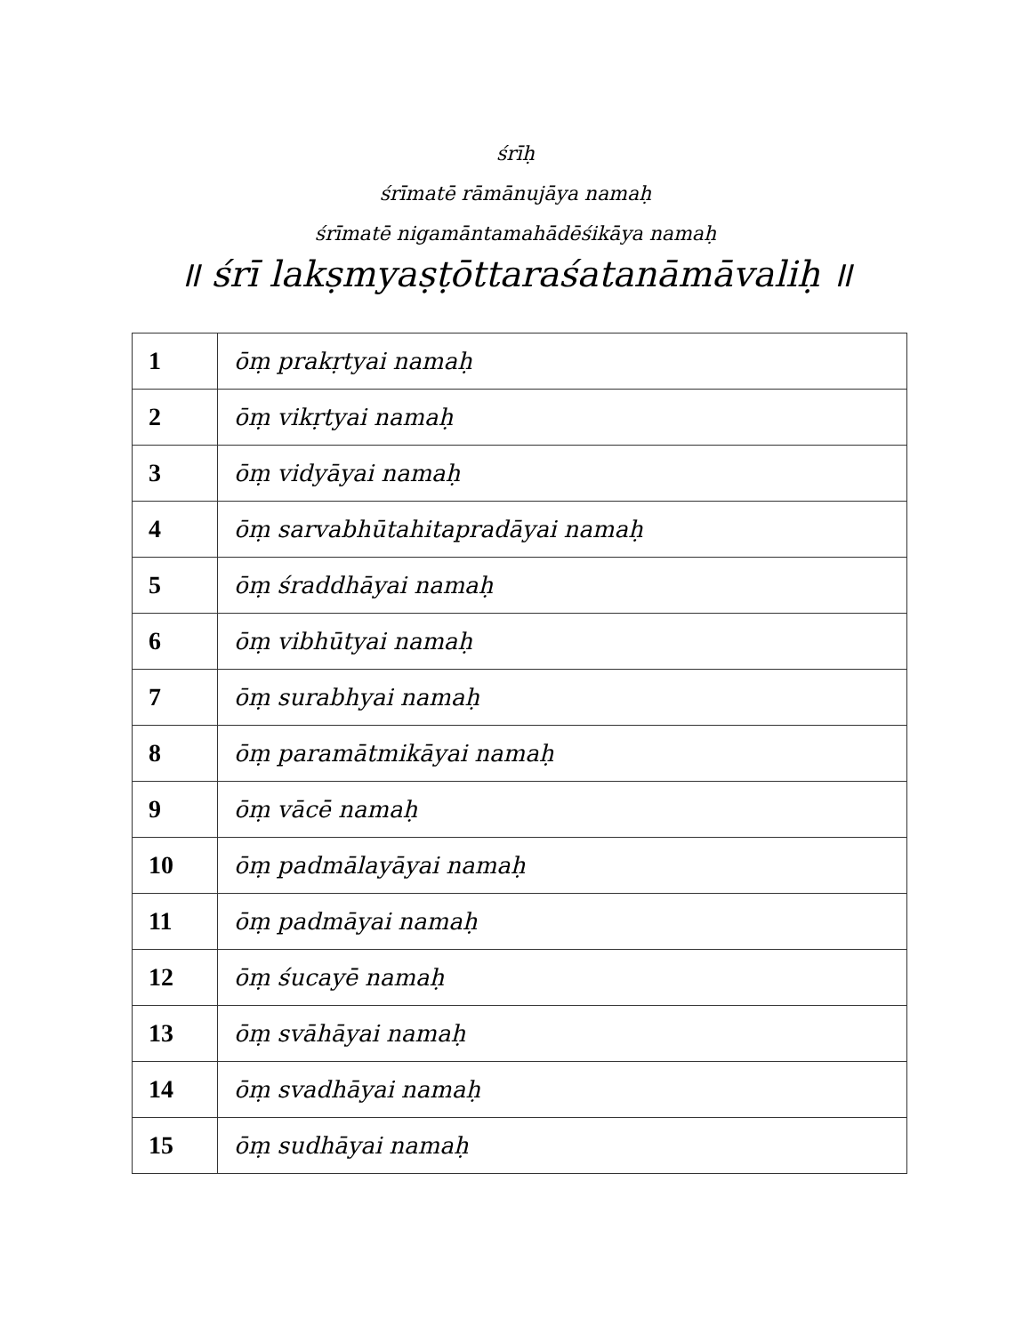śrīḥ
śrīmatē rāmānujāya namaḥ
śrīmatē nigamāntamahādēśikāya namaḥ
॥ śrī lakṣmyaṣṭōttaraśatanāmāvaliḥ ॥
| 1 | ōṃ prakṛtyai namaḥ |
| 2 | ōṃ vikṛtyai namaḥ |
| 3 | ōṃ vidyāyai namaḥ |
| 4 | ōṃ sarvabhūtahitapradāyai namaḥ |
| 5 | ōṃ śraddhāyai namaḥ |
| 6 | ōṃ vibhūtyai namaḥ |
| 7 | ōṃ surabhyai namaḥ |
| 8 | ōṃ paramātmikāyai namaḥ |
| 9 | ōṃ vācē namaḥ |
| 10 | ōṃ padmālayāyai namaḥ |
| 11 | ōṃ padmāyai namaḥ |
| 12 | ōṃ śucayē namaḥ |
| 13 | ōṃ svāhāyai namaḥ |
| 14 | ōṃ svadhāyai namaḥ |
| 15 | ōṃ sudhāyai namaḥ |